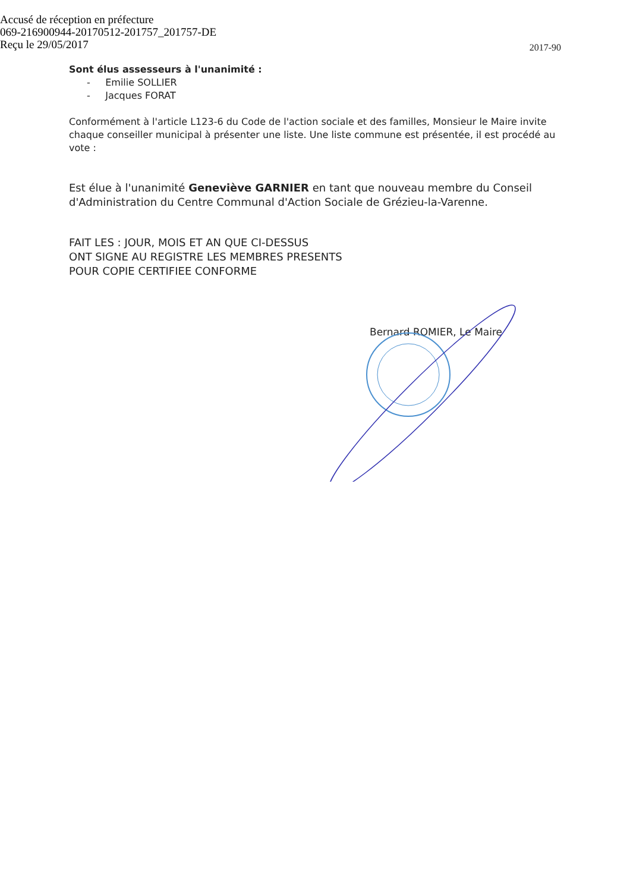Accusé de réception en préfecture
069-216900944-20170512-201757_201757-DE
Reçu le 29/05/2017
2017-90
Sont élus assesseurs à l'unanimité :
- Emilie SOLLIER
- Jacques FORAT
Conformément à l'article L123-6 du Code de l'action sociale et des familles, Monsieur le Maire invite chaque conseiller municipal à présenter une liste. Une liste commune est présentée, il est procédé au vote :
Est élue à l'unanimité Geneviève GARNIER en tant que nouveau membre du Conseil d'Administration du Centre Communal d'Action Sociale de Grézieu-la-Varenne.
FAIT LES : JOUR, MOIS ET AN QUE CI-DESSUS
ONT SIGNE AU REGISTRE LES MEMBRES PRESENTS
POUR COPIE CERTIFIEE CONFORME
Bernard ROMIER, Le Maire